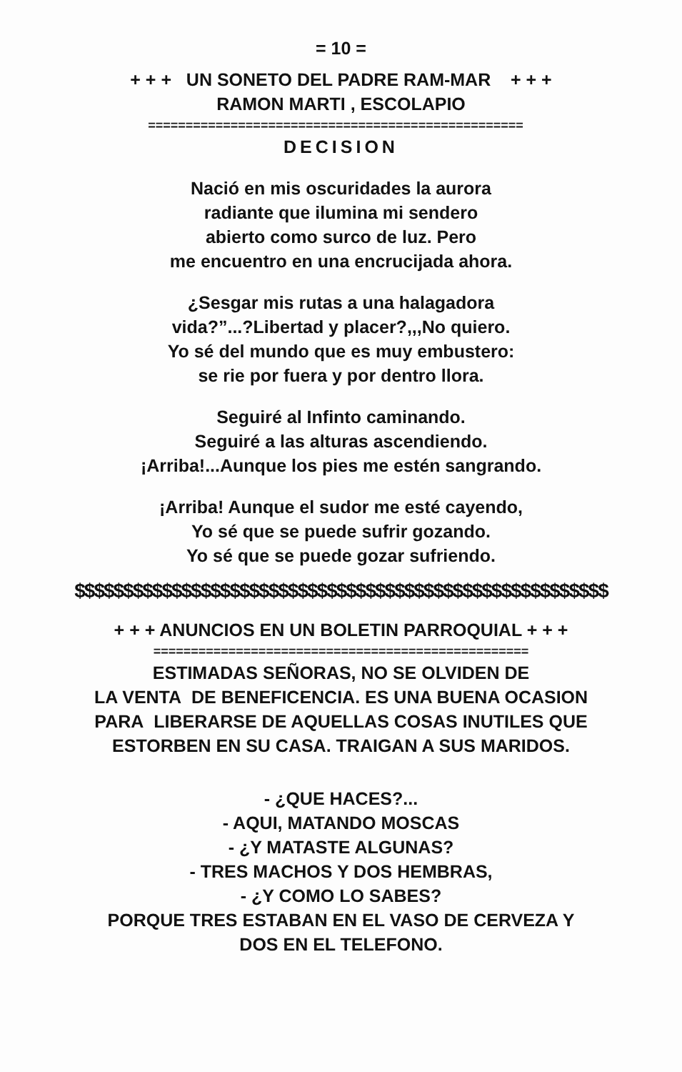= 10 =
+ + + UN SONETO DEL PADRE RAM-MAR + + +
RAMON MARTI , ESCOLAPIO
==================================================
DECISION
Nació en mis oscuridades la aurora
radiante que ilumina mi sendero
abierto como surco de luz. Pero
me encuentro en una encrucijada ahora.
¿Sesgar mis rutas a una halagadora
vida?”...?Libertad y placer?,,,No quiero.
Yo sé del mundo que es muy embustero:
se rie por fuera y por dentro llora.
Seguiré al Infinto caminando.
Seguiré a las alturas ascendiendo.
¡Arriba!...Aunque los pies me estén sangrando.
¡Arriba! Aunque el sudor me esté cayendo,
Yo sé que se puede sufrir gozando.
Yo sé que se puede gozar sufriendo.
$$$$$$$$$$$$$$$$$$$$$$$$$$$$$$$$$$$$$$$$$$$$$$$$$$$$$$$
+ + + ANUNCIOS EN UN BOLETIN PARROQUIAL + + +
==================================================
ESTIMADAS SEÑORAS, NO SE OLVIDEN DE
LA VENTA DE BENEFICENCIA. ES UNA BUENA OCASION
PARA LIBERARSE DE AQUELLAS COSAS INUTILES QUE
ESTORBEN EN SU CASA. TRAIGAN A SUS MARIDOS.
- ¿QUE HACES?...
- AQUI, MATANDO MOSCAS
- ¿Y MATASTE ALGUNAS?
- TRES MACHOS Y DOS HEMBRAS,
- ¿Y COMO LO SABES?
PORQUE TRES ESTABAN EN EL VASO DE CERVEZA Y
DOS EN EL TELEFONO.